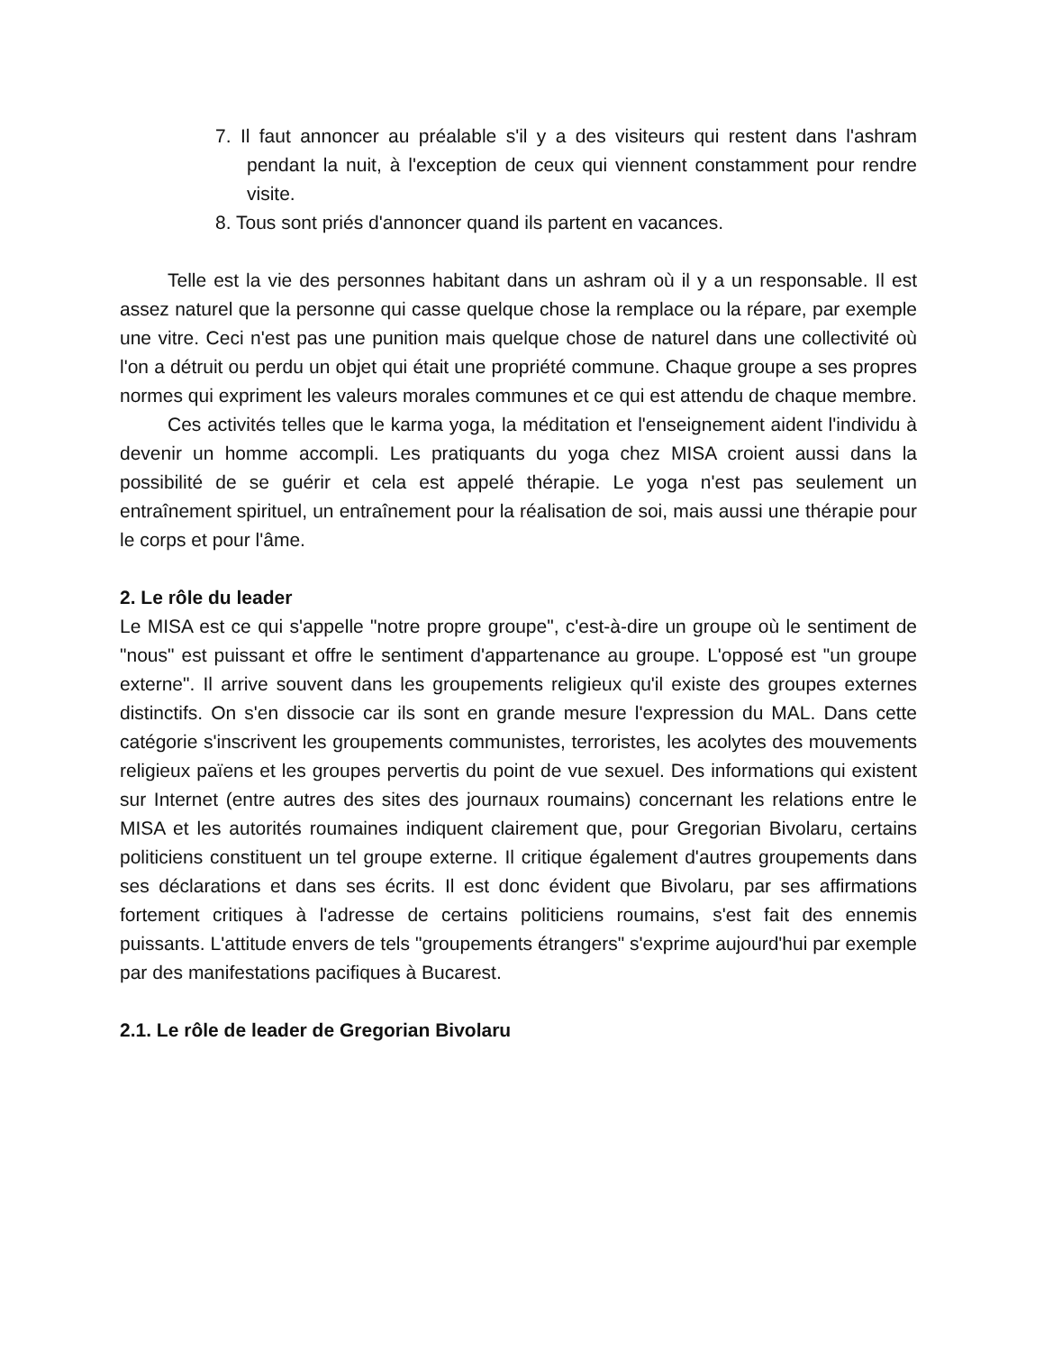7. Il faut annoncer au préalable s'il y a des visiteurs qui restent dans l'ashram pendant la nuit, à l'exception de ceux qui viennent constamment pour rendre visite.
8. Tous sont priés d'annoncer quand ils partent en vacances.
Telle est la vie des personnes habitant dans un ashram où il y a un responsable. Il est assez naturel que la personne qui casse quelque chose la remplace ou la répare, par exemple une vitre. Ceci n'est pas une punition mais quelque chose de naturel dans une collectivité où l'on a détruit ou perdu un objet qui était une propriété commune. Chaque groupe a ses propres normes qui expriment les valeurs morales communes et ce qui est attendu de chaque membre.
Ces activités telles que le karma yoga, la méditation et l'enseignement aident l'individu à devenir un homme accompli. Les pratiquants du yoga chez MISA croient aussi dans la possibilité de se guérir et cela est appelé thérapie. Le yoga n'est pas seulement un entraînement spirituel, un entraînement pour la réalisation de soi, mais aussi une thérapie pour le corps et pour l'âme.
2. Le rôle du leader
Le MISA est ce qui s'appelle "notre propre groupe", c'est-à-dire un groupe où le sentiment de "nous" est puissant et offre le sentiment d'appartenance au groupe. L'opposé est "un groupe externe". Il arrive souvent dans les groupements religieux qu'il existe des groupes externes distinctifs. On s'en dissocie car ils sont en grande mesure l'expression du MAL. Dans cette catégorie s'inscrivent les groupements communistes, terroristes, les acolytes des mouvements religieux païens et les groupes pervertis du point de vue sexuel. Des informations qui existent sur Internet (entre autres des sites des journaux roumains) concernant les relations entre le MISA et les autorités roumaines indiquent clairement que, pour Gregorian Bivolaru, certains politiciens constituent un tel groupe externe. Il critique également d'autres groupements dans ses déclarations et dans ses écrits. Il est donc évident que Bivolaru, par ses affirmations fortement critiques à l'adresse de certains politiciens roumains, s'est fait des ennemis puissants. L'attitude envers de tels "groupements étrangers" s'exprime aujourd'hui par exemple par des manifestations pacifiques à Bucarest.
2.1. Le rôle de leader de Gregorian Bivolaru